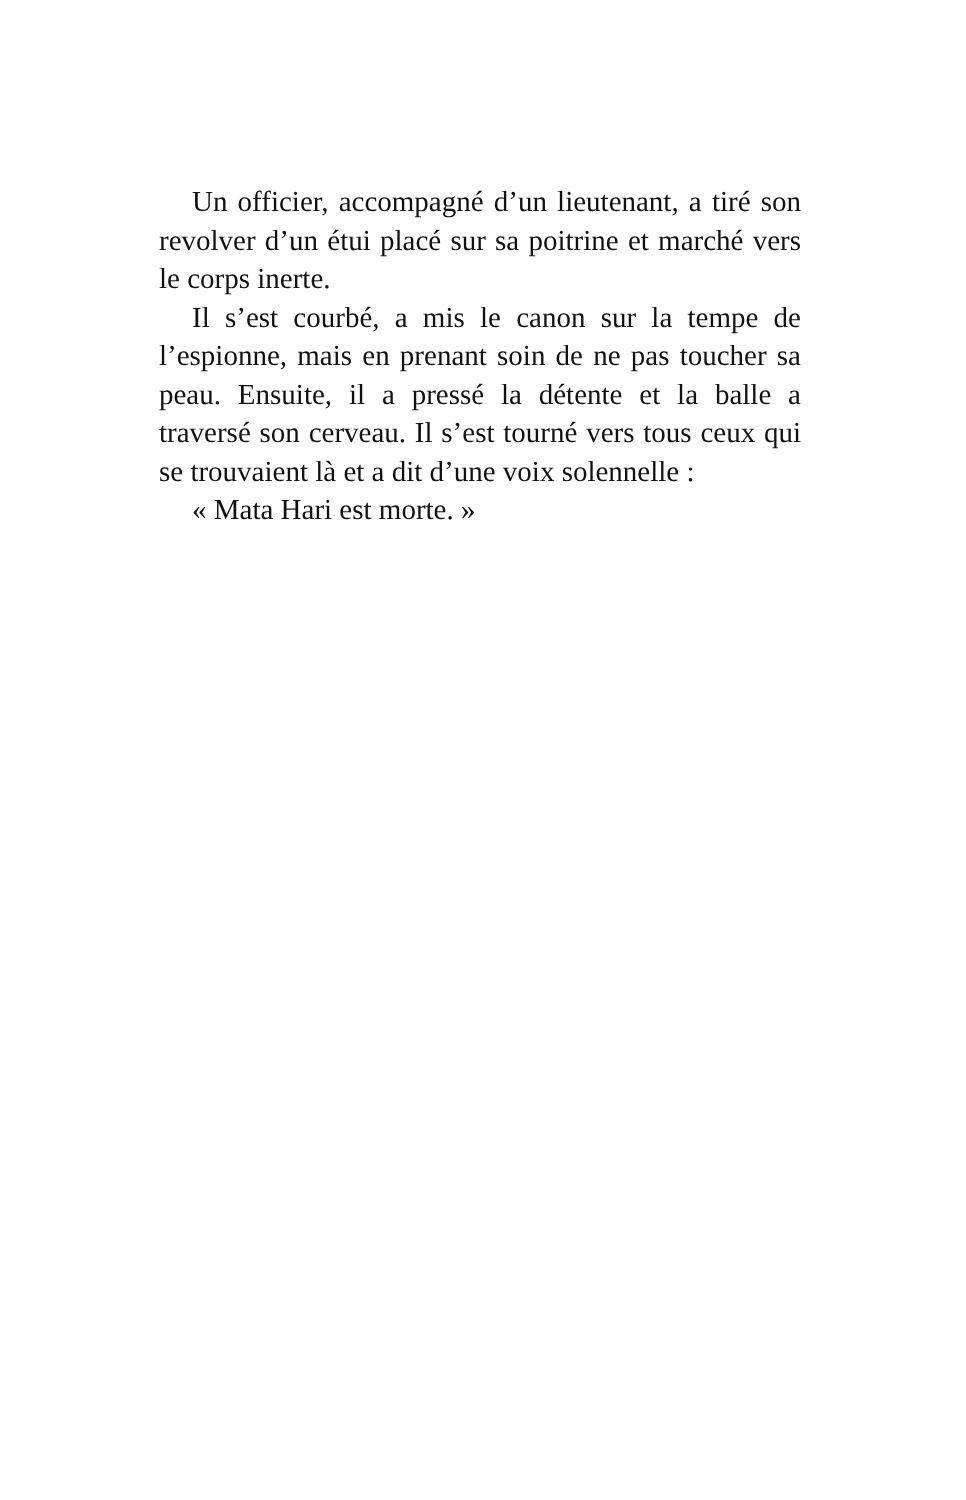Un officier, accompagné d’un lieutenant, a tiré son revolver d’un étui placé sur sa poitrine et marché vers le corps inerte.
Il s’est courbé, a mis le canon sur la tempe de l’espionne, mais en prenant soin de ne pas toucher sa peau. Ensuite, il a pressé la détente et la balle a traversé son cerveau. Il s’est tourné vers tous ceux qui se trouvaient là et a dit d’une voix solennelle :
« Mata Hari est morte. »